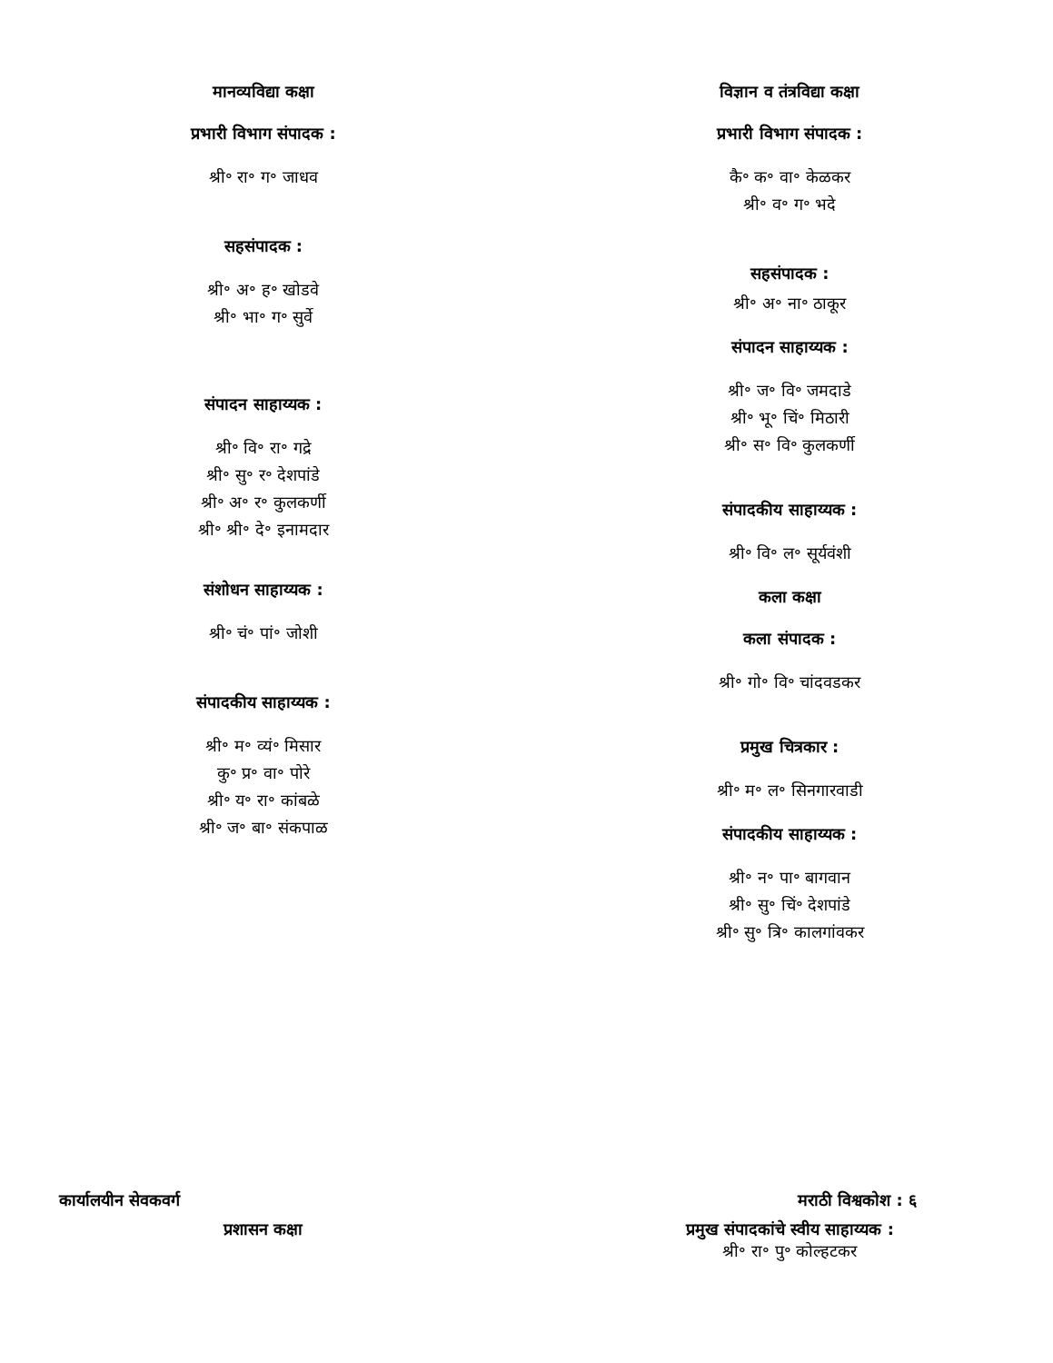मानव्यविद्या कक्षा
प्रभारी विभाग संपादक :
श्री॰ रा॰ ग॰ जाधव
सहसंपादक :
श्री॰ अ॰ ह॰ खोडवे
श्री॰ भा॰ ग॰ सुर्वे
संपादन साहाय्यक :
श्री॰ वि॰ रा॰ गद्रे
श्री॰ सु॰ र॰ देशपांडे
श्री॰ अ॰ र॰ कुलकर्णी
श्री॰ श्री॰ दे॰ इनामदार
संशोधन साहाय्यक :
श्री॰ चं॰ पां॰ जोशी
संपादकीय साहाय्यक :
श्री॰ म॰ व्यं॰ मिसार
कु॰ प्र॰ वा॰ पोरे
श्री॰ य॰ रा॰ कांबळे
श्री॰ ज॰ बा॰ संकपाळ
विज्ञान व तंत्रविद्या कक्षा
प्रभारी विभाग संपादक :
कै॰ क॰ वा॰ केळकर
श्री॰ व॰ ग॰ भदे
सहसंपादक :
श्री॰ अ॰ ना॰ ठाकूर
संपादन साहाय्यक :
श्री॰ ज॰ वि॰ जमदाडे
श्री॰ भू॰ चिं॰ मिठारी
श्री॰ स॰ वि॰ कुलकर्णी
संपादकीय साहाय्यक :
श्री॰ वि॰ ल॰ सूर्यवंशी
कला कक्षा
कला संपादक :
श्री॰ गो॰ वि॰ चांदवडकर
प्रमुख चित्रकार :
श्री॰ म॰ ल॰ सिनगारवाडी
संपादकीय साहाय्यक :
श्री॰ न॰ पा॰ बागवान
श्री॰ सु॰ चिं॰ देशपांडे
श्री॰ सु॰ त्रि॰ कालगांवकर
कार्यालयीन सेवकवर्ग मराठी विश्वकोश : ६
प्रशासन कक्षा प्रमुख संपादकांचे स्वीय साहाय्यक :
श्री॰ रा॰ पु॰ कोल्हटकर